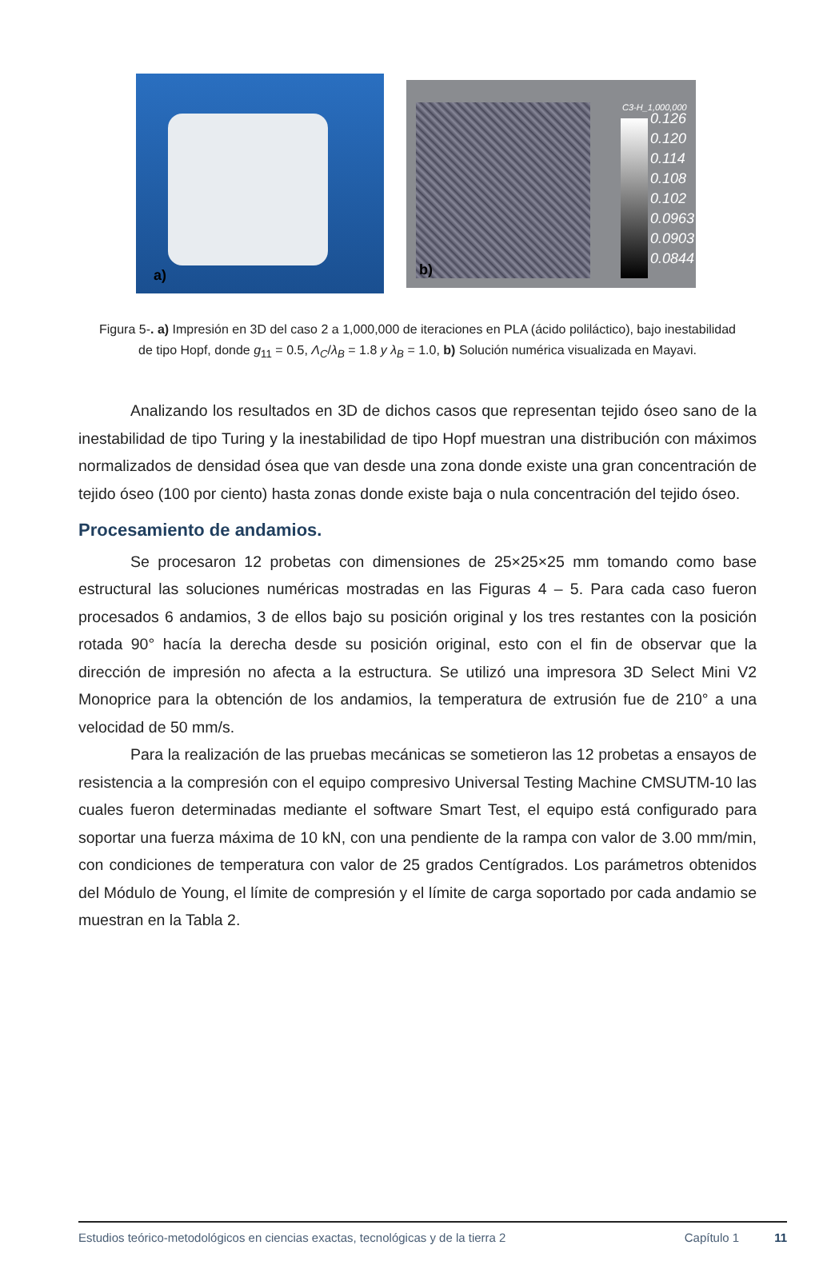a)
C3-H_1,000,000
0.126
0.120
0.114
0.108
0.102
0.0963
0.0903
0.0844
b)
Figura 5-. a) Impresión en 3D del caso 2 a 1,000,000 de iteraciones en PLA (ácido poliláctico), bajo inestabilidad de tipo Hopf, donde g<sub>11</sub> = 0.5, Λ<sub>C</sub>/λ<sub>B</sub> = 1.8 y λ<sub>B</sub> = 1.0, b) Solución numérica visualizada en Mayavi.
Analizando los resultados en 3D de dichos casos que representan tejido óseo sano de la inestabilidad de tipo Turing y la inestabilidad de tipo Hopf muestran una distribución con máximos normalizados de densidad ósea que van desde una zona donde existe una gran concentración de tejido óseo (100 por ciento) hasta zonas donde existe baja o nula concentración del tejido óseo.
Procesamiento de andamios.
Se procesaron 12 probetas con dimensiones de 25×25×25 mm tomando como base estructural las soluciones numéricas mostradas en las Figuras 4 – 5. Para cada caso fueron procesados 6 andamios, 3 de ellos bajo su posición original y los tres restantes con la posición rotada 90° hacía la derecha desde su posición original, esto con el fin de observar que la dirección de impresión no afecta a la estructura. Se utilizó una impresora 3D Select Mini V2 Monoprice para la obtención de los andamios, la temperatura de extrusión fue de 210° a una velocidad de 50 mm/s.
Para la realización de las pruebas mecánicas se sometieron las 12 probetas a ensayos de resistencia a la compresión con el equipo compresivo Universal Testing Machine CMSUTM-10 las cuales fueron determinadas mediante el software Smart Test, el equipo está configurado para soportar una fuerza máxima de 10 kN, con una pendiente de la rampa con valor de 3.00 mm/min, con condiciones de temperatura con valor de 25 grados Centígrados. Los parámetros obtenidos del Módulo de Young, el límite de compresión y el límite de carga soportado por cada andamio se muestran en la Tabla 2.
Estudios teórico-metodológicos en ciencias exactas, tecnológicas y de la tierra 2 Capítulo 1 11